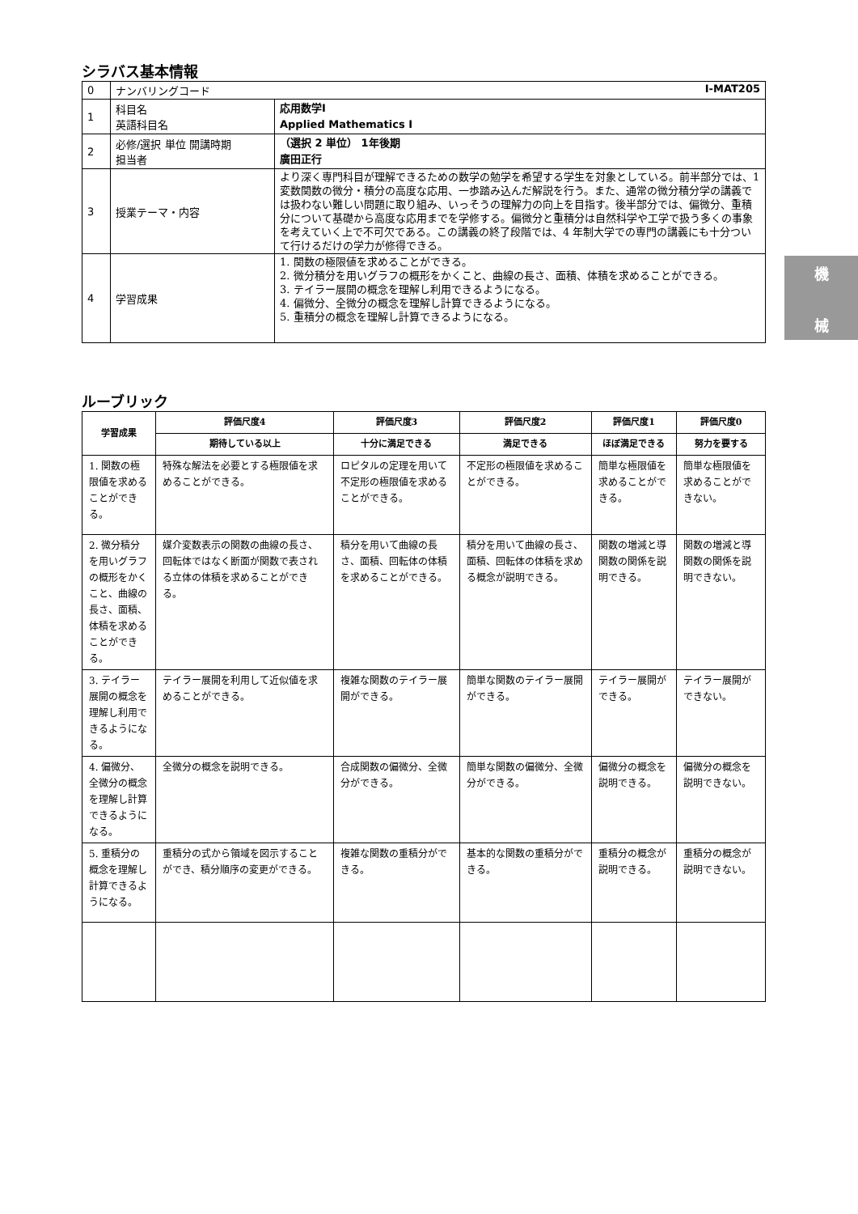機
械
シラバス基本情報
| 0 | ナンバリングコード I-MAT205 | |
| 1 | 科目名 英語科目名 | 応用数学Ⅰ Applied Mathematics Ⅰ |
| 2 | 必修/選択 単位 開講時期 担当者 | （選択 2 単位） 1年後期 廣田正行 |
| 3 | 授業テーマ・内容 | より深く専門科目が理解できるための数学の勉学を希望する学生を対象としている。前半部分では、1 変数関数の微分・積分の高度な応用、一歩踏み込んだ解説を行う。また、通常の微分積分学の講義では扱わない難しい問題に取り組み、いっそうの理解力の向上を目指す。後半部分では、偏微分、重積分について基礎から高度な応用までを学修する。偏微分と重積分は自然科学や工学で扱う多くの事象を考えていく上で不可欠である。この講義の終了段階では、4 年制大学での専門の講義にも十分ついて行けるだけの学力が修得できる。 |
| 4 | 学習成果 | 1. 関数の極限値を求めることができる。 2. 微分積分を用いグラフの概形をかくこと、曲線の長さ、面積、体積を求めることができる。 3. テイラー展開の概念を理解し利用できるようになる。 4. 偏微分、全微分の概念を理解し計算できるようになる。 5. 重積分の概念を理解し計算できるようになる。 |
ルーブリック
| 学習成果 | 評価尺度4 | 評価尺度3 | 評価尺度2 | 評価尺度1 | 評価尺度0 |
| --- | --- | --- | --- | --- | --- |
| | 期待している以上 | 十分に満足できる | 満足できる | ほぼ満足できる | 努力を要する |
| 1. 関数の極限値を求めることができる。 | 特殊な解法を必要とする極限値を求めることができる。 | ロピタルの定理を用いて不定形の極限値を求めることができる。 | 不定形の極限値を求めることができる。 | 簡単な極限値を求めることができる。 | 簡単な極限値を求めることができない。 |
| 2. 微分積分を用いグラフの概形をかくこと、曲線の長さ、面積、体積を求めることができる。 | 媒介変数表示の関数の曲線の長さ、回転体ではなく断面が関数で表される立体の体積を求めることができる。 | 積分を用いて曲線の長さ、面積、回転体の体積を求めることができる。 | 積分を用いて曲線の長さ、面積、回転体の体積を求める概念が説明できる。 | 関数の増減と導関数の関係を説明できる。 | 関数の増減と導関数の関係を説明できない。 |
| 3. テイラー展開の概念を理解し利用できるようになる。 | テイラー展開を利用して近似値を求めることができる。 | 複雑な関数のテイラー展開ができる。 | 簡単な関数のテイラー展開ができる。 | テイラー展開ができる。 | テイラー展開ができない。 |
| 4. 偏微分、全微分の概念を理解し計算できるようになる。 | 全微分の概念を説明できる。 | 合成関数の偏微分、全微分ができる。 | 簡単な関数の偏微分、全微分ができる。 | 偏微分の概念を説明できる。 | 偏微分の概念を説明できない。 |
| 5. 重積分の概念を理解し計算できるようになる。 | 重積分の式から領域を図示することができ、積分順序の変更ができる。 | 複雑な関数の重積分ができる。 | 基本的な関数の重積分ができる。 | 重積分の概念が説明できる。 | 重積分の概念が説明できない。 |